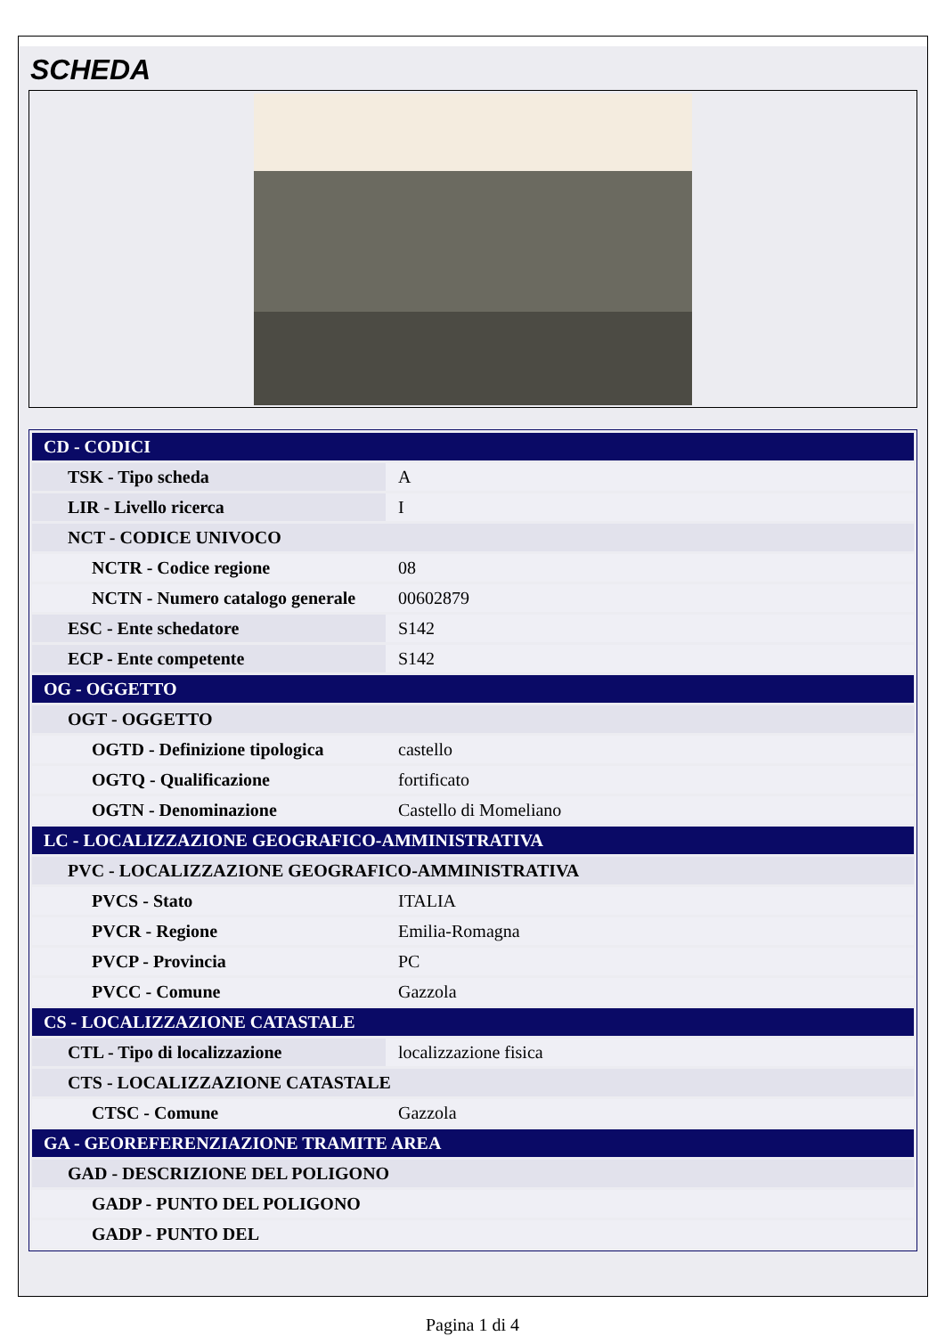SCHEDA
| CD - CODICI | |
| TSK - Tipo scheda | A |
| LIR - Livello ricerca | I |
| NCT - CODICE UNIVOCO | |
| NCTR - Codice regione | 08 |
| NCTN - Numero catalogo generale | 00602879 |
| ESC - Ente schedatore | S142 |
| ECP - Ente competente | S142 |
| OG - OGGETTO | |
| OGT - OGGETTO | |
| OGTD - Definizione tipologica | castello |
| OGTQ - Qualificazione | fortificato |
| OGTN - Denominazione | Castello di Momeliano |
| LC - LOCALIZZAZIONE GEOGRAFICO-AMMINISTRATIVA | |
| PVC - LOCALIZZAZIONE GEOGRAFICO-AMMINISTRATIVA | |
| PVCS - Stato | ITALIA |
| PVCR - Regione | Emilia-Romagna |
| PVCP - Provincia | PC |
| PVCC - Comune | Gazzola |
| CS - LOCALIZZAZIONE CATASTALE | |
| CTL - Tipo di localizzazione | localizzazione fisica |
| CTS - LOCALIZZAZIONE CATASTALE | |
| CTSC - Comune | Gazzola |
| GA - GEOREFERENZIAZIONE TRAMITE AREA | |
| GAD - DESCRIZIONE DEL POLIGONO | |
| GADP - PUNTO DEL POLIGONO | |
| GADP - PUNTO DEL | |
Pagina 1 di 4